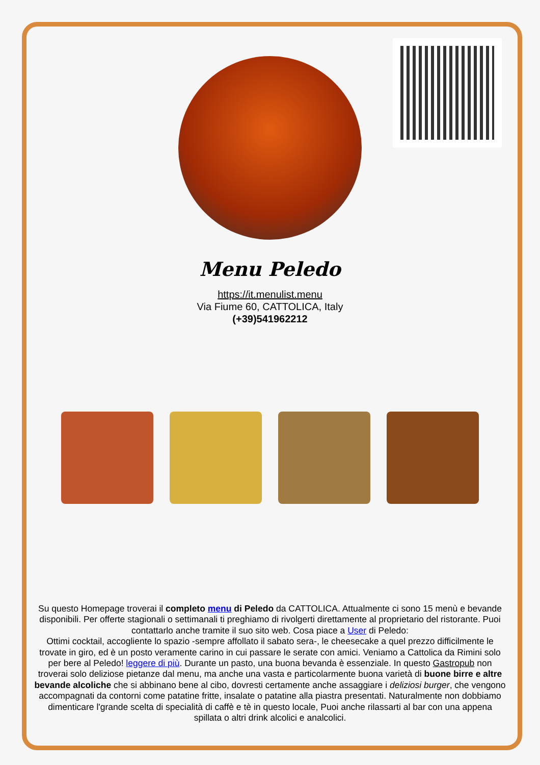Menu Peledo
https://it.menulist.menu
Via Fiume 60, CATTOLICA, Italy
(+39)541962212
Su questo Homepage troverai il completo menu di Peledo da CATTOLICA. Attualmente ci sono 15 menù e bevande disponibili. Per offerte stagionali o settimanali ti preghiamo di rivolgerti direttamente al proprietario del ristorante. Puoi contattarlo anche tramite il suo sito web. Cosa piace a User di Peledo:
Ottimi cocktail, accogliente lo spazio -sempre affollato il sabato sera-, le cheesecake a quel prezzo difficilmente le trovate in giro, ed è un posto veramente carino in cui passare le serate con amici. Veniamo a Cattolica da Rimini solo per bere al Peledo! leggere di più. Durante un pasto, una buona bevanda è essenziale. In questo Gastropub non troverai solo deliziose pietanze dal menu, ma anche una vasta e particolarmente buona varietà di buone birre e altre bevande alcoliche che si abbinano bene al cibo, dovresti certamente anche assaggiare i deliziosi burger, che vengono accompagnati da contorni come patatine fritte, insalate o patatine alla piastra presentati. Naturalmente non dobbiamo dimenticare l'grande scelta di specialità di caffè e tè in questo locale, Puoi anche rilassarti al bar con una appena spillata o altri drink alcolici e analcolici.